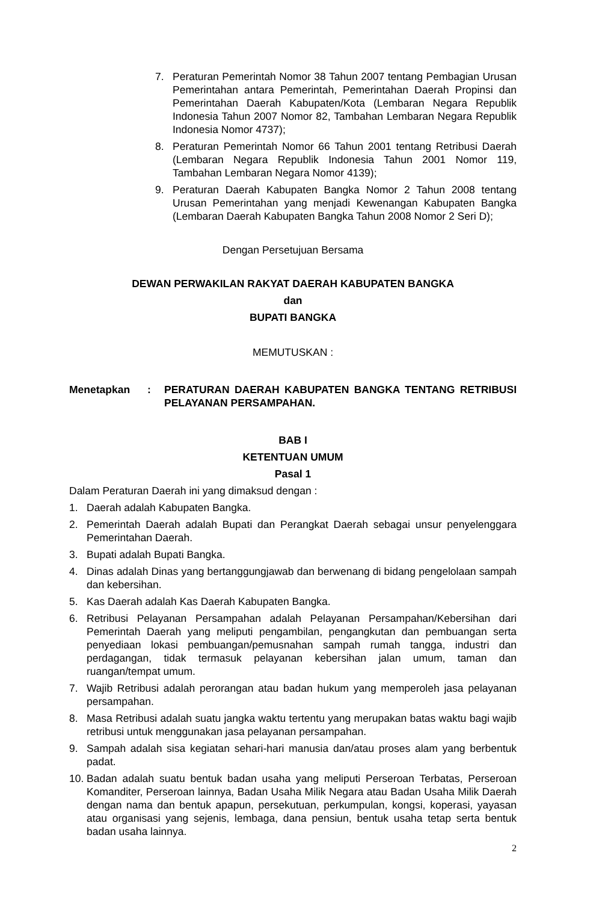7. Peraturan Pemerintah Nomor 38 Tahun 2007 tentang Pembagian Urusan Pemerintahan antara Pemerintah, Pemerintahan Daerah Propinsi dan Pemerintahan Daerah Kabupaten/Kota (Lembaran Negara Republik Indonesia Tahun 2007 Nomor 82, Tambahan Lembaran Negara Republik Indonesia Nomor 4737);
8. Peraturan Pemerintah Nomor 66 Tahun 2001 tentang Retribusi Daerah (Lembaran Negara Republik Indonesia Tahun 2001 Nomor 119, Tambahan Lembaran Negara Nomor 4139);
9. Peraturan Daerah Kabupaten Bangka Nomor 2 Tahun 2008 tentang Urusan Pemerintahan yang menjadi Kewenangan Kabupaten Bangka (Lembaran Daerah Kabupaten Bangka Tahun 2008 Nomor 2 Seri D);
Dengan Persetujuan Bersama
DEWAN PERWAKILAN RAKYAT DAERAH KABUPATEN BANGKA
dan
BUPATI BANGKA
MEMUTUSKAN :
Menetapkan: PERATURAN DAERAH KABUPATEN BANGKA TENTANG RETRIBUSI PELAYANAN PERSAMPAHAN.
BAB I
KETENTUAN UMUM
Pasal 1
Dalam Peraturan Daerah ini yang dimaksud dengan :
1. Daerah adalah Kabupaten Bangka.
2. Pemerintah Daerah adalah Bupati dan Perangkat Daerah sebagai unsur penyelenggara Pemerintahan Daerah.
3. Bupati adalah Bupati Bangka.
4. Dinas adalah Dinas yang bertanggungjawab dan berwenang di bidang pengelolaan sampah dan kebersihan.
5. Kas Daerah adalah Kas Daerah Kabupaten Bangka.
6. Retribusi Pelayanan Persampahan adalah Pelayanan Persampahan/Kebersihan dari Pemerintah Daerah yang meliputi pengambilan, pengangkutan dan pembuangan serta penyediaan lokasi pembuangan/pemusnahan sampah rumah tangga, industri dan perdagangan, tidak termasuk pelayanan kebersihan jalan umum, taman dan ruangan/tempat umum.
7. Wajib Retribusi adalah perorangan atau badan hukum yang memperoleh jasa pelayanan persampahan.
8. Masa Retribusi adalah suatu jangka waktu tertentu yang merupakan batas waktu bagi wajib retribusi untuk menggunakan jasa pelayanan persampahan.
9. Sampah adalah sisa kegiatan sehari-hari manusia dan/atau proses alam yang berbentuk padat.
10. Badan adalah suatu bentuk badan usaha yang meliputi Perseroan Terbatas, Perseroan Komanditer, Perseroan lainnya, Badan Usaha Milik Negara atau Badan Usaha Milik Daerah dengan nama dan bentuk apapun, persekutuan, perkumpulan, kongsi, koperasi, yayasan atau organisasi yang sejenis, lembaga, dana pensiun, bentuk usaha tetap serta bentuk badan usaha lainnya.
2